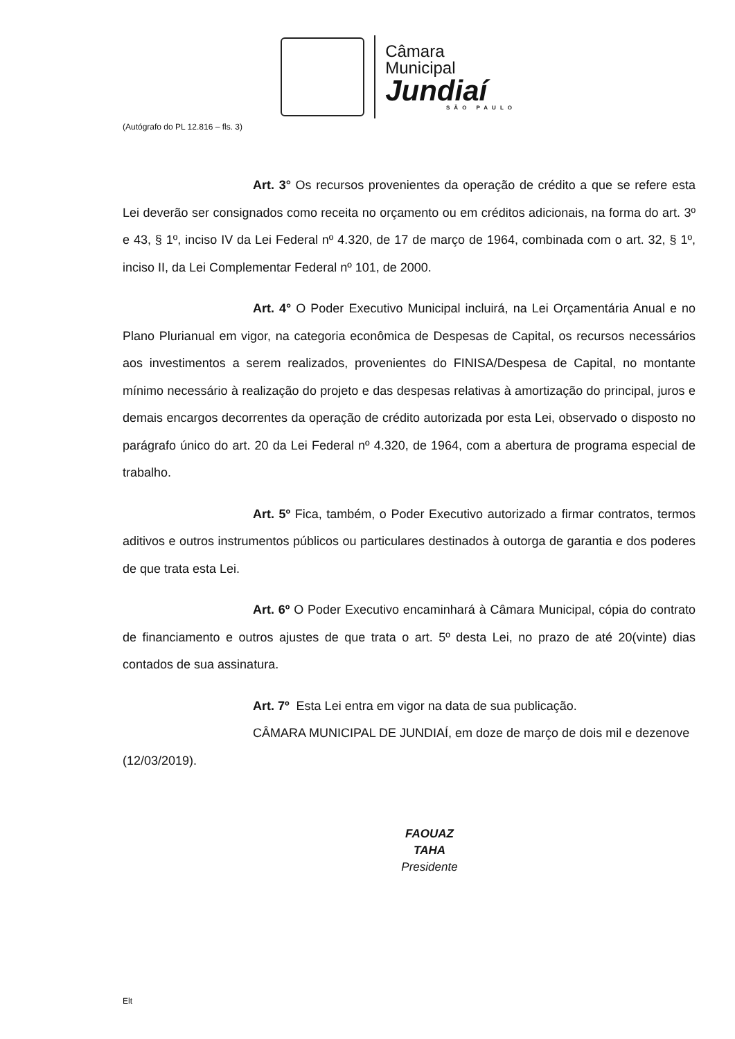Câmara Municipal
Jundiaí
SÃO PAULO
(Autógrafo do PL 12.816 – fls. 3)
Art. 3° Os recursos provenientes da operação de crédito a que se refere esta Lei deverão ser consignados como receita no orçamento ou em créditos adicionais, na forma do art. 3º e 43, § 1º, inciso IV da Lei Federal nº 4.320, de 17 de março de 1964, combinada com o art. 32, § 1º, inciso II, da Lei Complementar Federal nº 101, de 2000.
Art. 4° O Poder Executivo Municipal incluirá, na Lei Orçamentária Anual e no Plano Plurianual em vigor, na categoria econômica de Despesas de Capital, os recursos necessários aos investimentos a serem realizados, provenientes do FINISA/Despesa de Capital, no montante mínimo necessário à realização do projeto e das despesas relativas à amortização do principal, juros e demais encargos decorrentes da operação de crédito autorizada por esta Lei, observado o disposto no parágrafo único do art. 20 da Lei Federal nº 4.320, de 1964, com a abertura de programa especial de trabalho.
Art. 5º Fica, também, o Poder Executivo autorizado a firmar contratos, termos aditivos e outros instrumentos públicos ou particulares destinados à outorga de garantia e dos poderes de que trata esta Lei.
Art. 6º O Poder Executivo encaminhará à Câmara Municipal, cópia do contrato de financiamento e outros ajustes de que trata o art. 5º desta Lei, no prazo de até 20(vinte) dias contados de sua assinatura.
Art. 7º Esta Lei entra em vigor na data de sua publicação.
CÂMARA MUNICIPAL DE JUNDIAÍ, em doze de março de dois mil e dezenove (12/03/2019).
FAOUAZ TAHA
Presidente
Elt